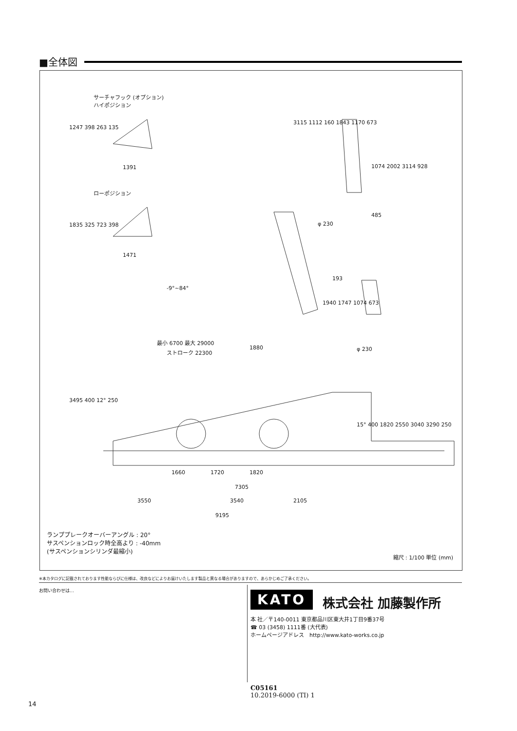■全体図
サーチャフック (オプション)
ハイポジション
ローポジション
1247 398 263 135
1391
1835 325 723 398
1471
3115 1112 160 1843 1170 673
1074 2002 3114 928
485
φ 230
-9°~84°
193
1940 1747 1074 673
φ 230
最小 6700 最大 29000
ストローク 22300
1880
3495 400 12° 250
15° 400 1820 2550 3040 3290 250
1660 1720 1820
7305
3550 3540 2105
9195
ランププレークオーバーアングル : 20°
サスペンションロック時全高より : -40mm
(サスペンションシリンダ最縮小)
縮尺 : 1/100 単位 (mm)
※本カタログに記載されております性能ならびに仕様は、改良などによりお届けいたします製品と異なる場合がありますので、あらかじめご了承ください。
お問い合わせは…
KATO 株式会社 加藤製作所
本 社／〒140-0011 東京都品川区東大井1丁目9番37号
☎ 03 (3458) 1111番 (大代表)
ホームページアドレス　http://www.kato-works.co.jp
C05161
10.2019-6000 (TI) 1
14